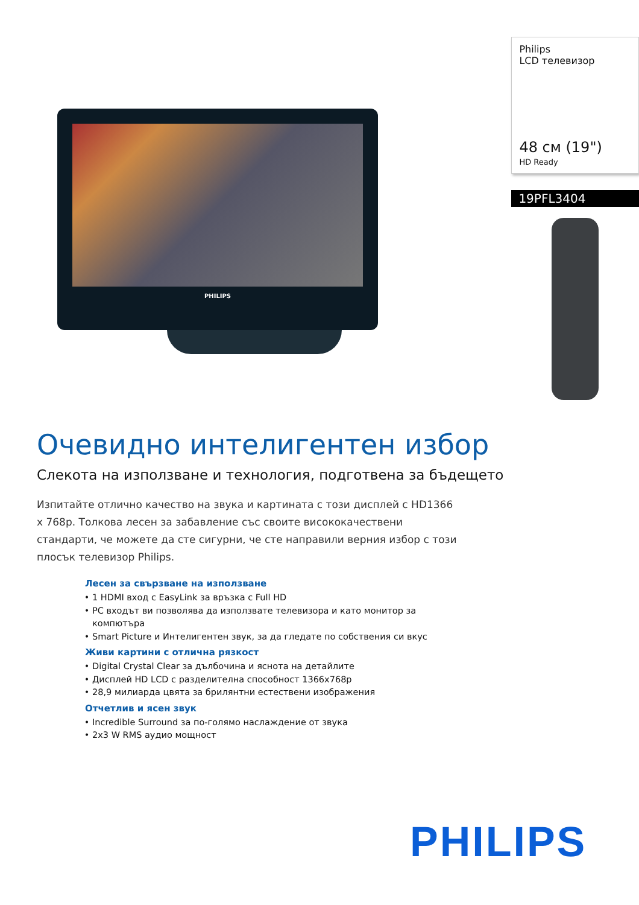PHILIPS
Philips
LCD телевизор
48 см (19")
HD Ready
19PFL3404
Очевидно интелигентен избор
Слекота на използване и технология, подготвена за бъдещето
Изпитайте отлично качество на звука и картината с този дисплей с HD1366 x 768p. Толкова лесен за забавление със своите висококачествени стандарти, че можете да сте сигурни, че сте направили верния избор с този плосък телевизор Philips.
Лесен за свързване на използване
1 HDMI вход с EasyLink за връзка с Full HD
PC входът ви позволява да използвате телевизора и като монитор за компютъра
Smart Picture и Интелигентен звук, за да гледате по собствения си вкус
Живи картини с отлична рязкост
Digital Crystal Clear за дълбочина и яснота на детайлите
Дисплей HD LCD с разделителна способност 1366x768p
28,9 милиарда цвята за брилянтни естествени изображения
Отчетлив и ясен звук
Incredible Surround за по-голямо наслаждение от звука
2x3 W RMS аудио мощност
PHILIPS